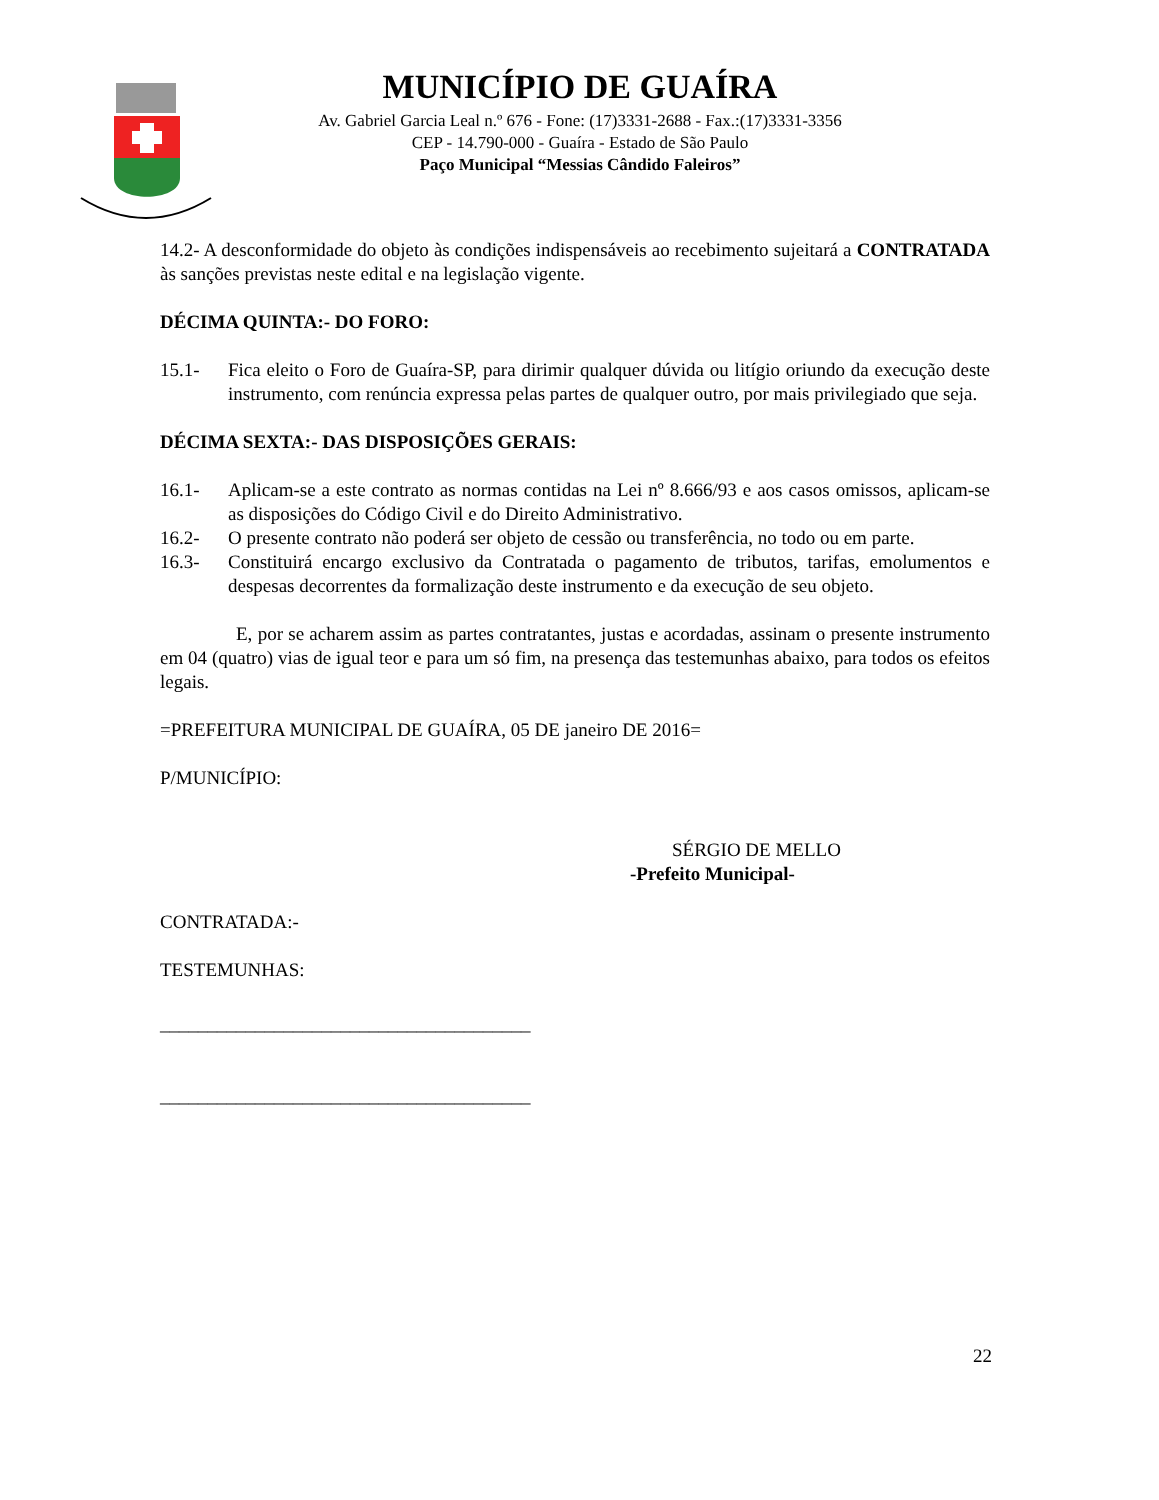MUNICÍPIO DE GUAÍRA
Av. Gabriel Garcia Leal n.º 676 - Fone: (17)3331-2688 - Fax.:(17)3331-3356
CEP - 14.790-000 - Guaíra - Estado de São Paulo
Paço Municipal “Messias Cândido Faleiros”
14.2- A desconformidade do objeto às condições indispensáveis ao recebimento sujeitará a CONTRATADA às sanções previstas neste edital e na legislação vigente.
DÉCIMA QUINTA:- DO FORO:
15.1- Fica eleito o Foro de Guaíra-SP, para dirimir qualquer dúvida ou litígio oriundo da execução deste instrumento, com renúncia expressa pelas partes de qualquer outro, por mais privilegiado que seja.
DÉCIMA SEXTA:- DAS DISPOSIÇÕES GERAIS:
16.1- Aplicam-se a este contrato as normas contidas na Lei nº 8.666/93 e aos casos omissos, aplicam-se as disposições do Código Civil e do Direito Administrativo.
16.2- O presente contrato não poderá ser objeto de cessão ou transferência, no todo ou em parte.
16.3- Constituirá encargo exclusivo da Contratada o pagamento de tributos, tarifas, emolumentos e despesas decorrentes da formalização deste instrumento e da execução de seu objeto.
E, por se acharem assim as partes contratantes, justas e acordadas, assinam o presente instrumento em 04 (quatro) vias de igual teor e para um só fim, na presença das testemunhas abaixo, para todos os efeitos legais.
=PREFEITURA MUNICIPAL DE GUAÍRA, 05 DE janeiro DE 2016=
P/MUNICÍPIO:
SÉRGIO DE MELLO
-Prefeito Municipal-
CONTRATADA:-
TESTEMUNHAS:
_______________________________________
_______________________________________
22